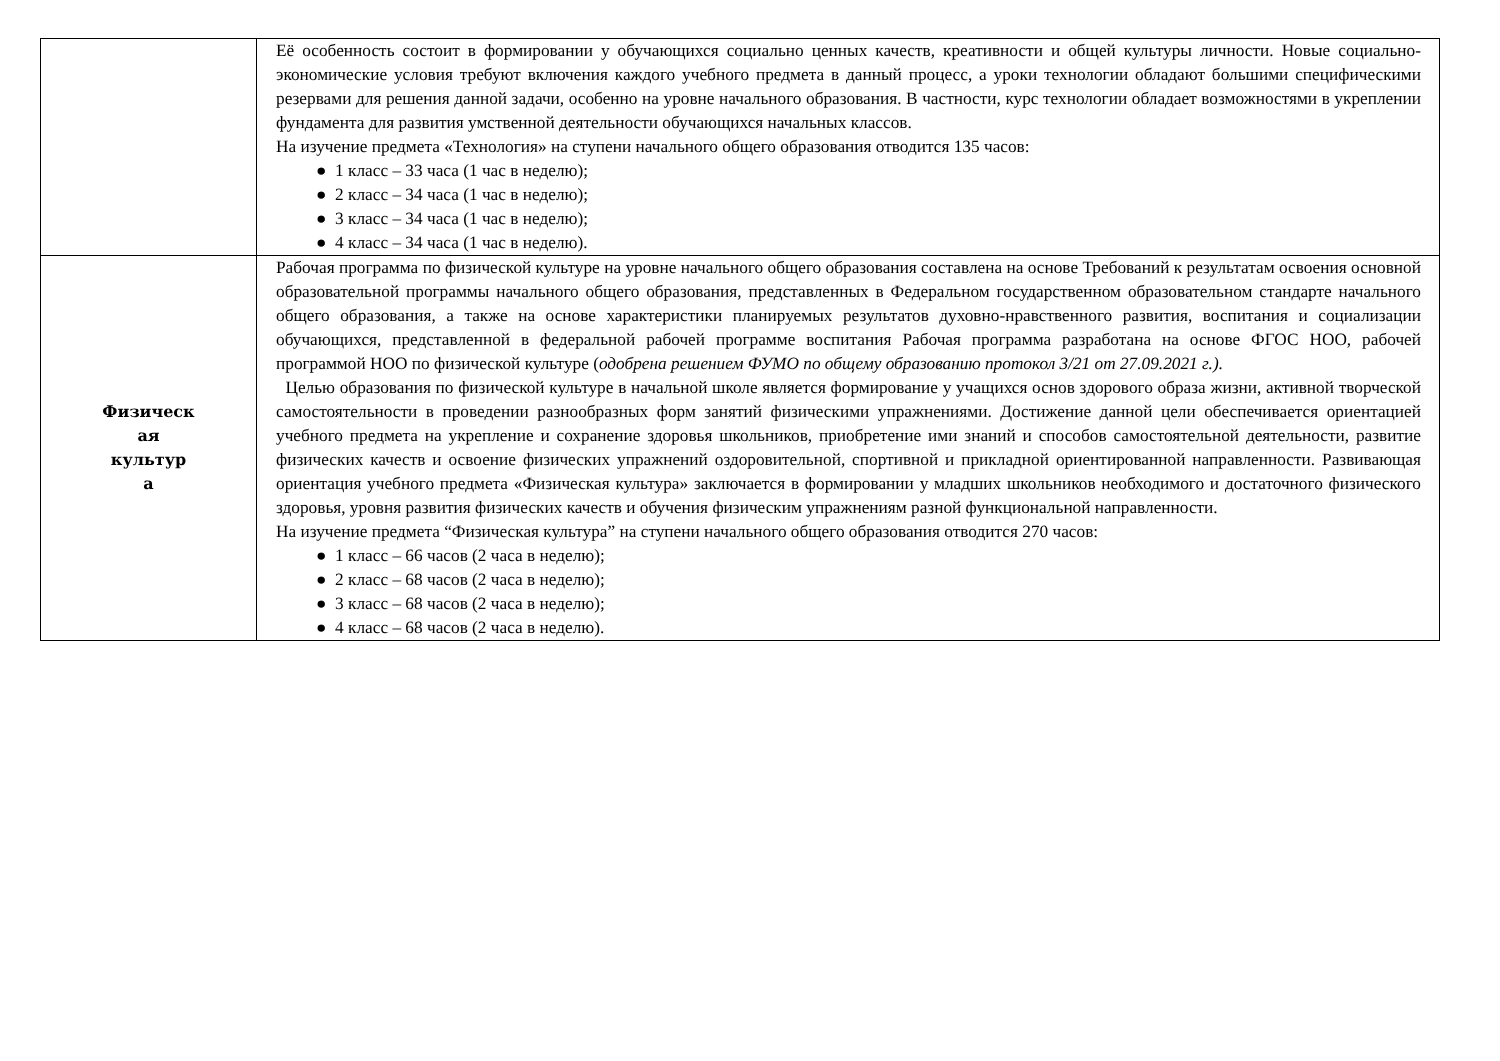| | Её особенность состоит в формировании у обучающихся социально ценных качеств, креативности и общей культуры личности. Новые социально-экономические условия требуют включения каждого учебного предмета в данный процесс, а уроки технологии обладают большими специфическими резервами для решения данной задачи, особенно на уровне начального образования. В частности, курс технологии обладает возможностями в укреплении фундамента для развития умственной деятельности обучающихся начальных классов. На изучение предмета «Технология» на ступени начального общего образования отводится 135 часов: ● 1 класс – 33 часа (1 час в неделю); ● 2 класс – 34 часа (1 час в неделю); ● 3 класс – 34 часа (1 час в неделю); ● 4 класс – 34 часа (1 час в неделю). |
| Физическ ая культур а | Рабочая программа по физической культуре на уровне начального общего образования составлена на основе Требований к результатам освоения основной образовательной программы начального общего образования, представленных в Федеральном государственном образовательном стандарте начального общего образования, а также на основе характеристики планируемых результатов духовно-нравственного развития, воспитания и социализации обучающихся, представленной в федеральной рабочей программе воспитания Рабочая программа разработана на основе ФГОС НОО, рабочей программой НОО по физической культуре ( одобрена решением ФУМО по общему образованию протокол 3/21 от 27.09.2021 г.). Целью образования по физической культуре в начальной школе является формирование у учащихся основ здорового образа жизни, активной творческой самостоятельности в проведении разнообразных форм занятий физическими упражнениями. Достижение данной цели обеспечивается ориентацией учебного предмета на укрепление и сохранение здоровья школьников, приобретение ими знаний и способов самостоятельной деятельности, развитие физических качеств и освоение физических упражнений оздоровительной, спортивной и прикладной ориентированной направленности. Развивающая ориентация учебного предмета «Физическая культура» заключается в формировании у младших школьников необходимого и достаточного физического здоровья, уровня развития физических качеств и обучения физическим упражнениям разной функциональной направленности. На изучение предмета “Физическая культура” на ступени начального общего образования отводится 270 часов: ● 1 класс – 66 часов (2 часа в неделю); ● 2 класс – 68 часов (2 часа в неделю); ● 3 класс – 68 часов (2 часа в неделю); ● 4 класс – 68 часов (2 часа в неделю). |